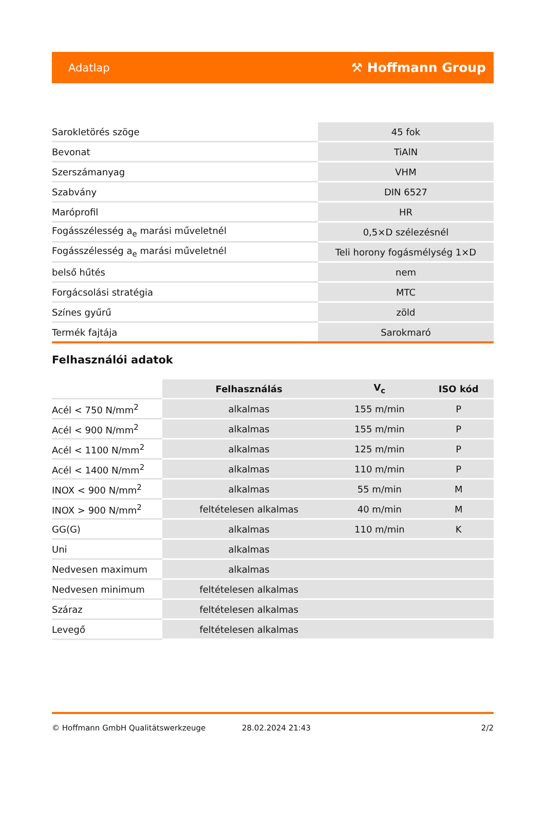Adatlap ⚒ Hoffmann Group
| Sarokletörés szöge | 45 fok |
| Bevonat | TiAlN |
| Szerszámanyag | VHM |
| Szabvány | DIN 6527 |
| Maróprofil | HR |
| Fogásszélesség a<sub>e</sub> marási műveletnél | 0,5×D szélezésnél |
| Fogásszélesség a<sub>e</sub> marási műveletnél | Teli horony fogásmélység 1×D |
| belső hűtés | nem |
| Forgácsolási stratégia | MTC |
| Színes gyűrű | zöld |
| Termék fajtája | Sarokmaró |
Felhasználói adatok
| | Felhasználás | V<sub>c</sub> | ISO kód |
| --- | --- | --- | --- |
| Acél < 750 N/mm<sup>2</sup> | alkalmas | 155 m/min | P |
| Acél < 900 N/mm<sup>2</sup> | alkalmas | 155 m/min | P |
| Acél < 1100 N/mm<sup>2</sup> | alkalmas | 125 m/min | P |
| Acél < 1400 N/mm<sup>2</sup> | alkalmas | 110 m/min | P |
| INOX < 900 N/mm<sup>2</sup> | alkalmas | 55 m/min | M |
| INOX > 900 N/mm<sup>2</sup> | feltételesen alkalmas | 40 m/min | M |
| GG(G) | alkalmas | 110 m/min | K |
| Uni | alkalmas | | |
| Nedvesen maximum | alkalmas | | |
| Nedvesen minimum | feltételesen alkalmas | | |
| Száraz | feltételesen alkalmas | | |
| Levegő | feltételesen alkalmas | | |
© Hoffmann GmbH Qualitätswerkzeuge 28.02.2024 21:43 2/2